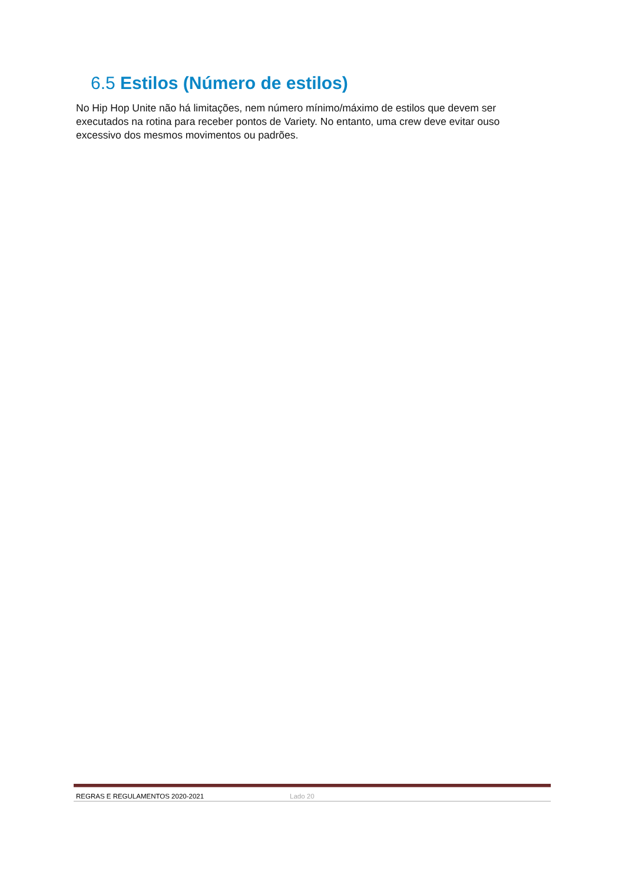6.5 Estilos (Número de estilos)
No Hip Hop Unite não há limitações, nem número mínimo/máximo de estilos que devem ser executados na rotina para receber pontos de Variety. No entanto, uma crew deve evitar ouso excessivo dos mesmos movimentos ou padrões.
REGRAS E REGULAMENTOS 2020-2021 Lado 20